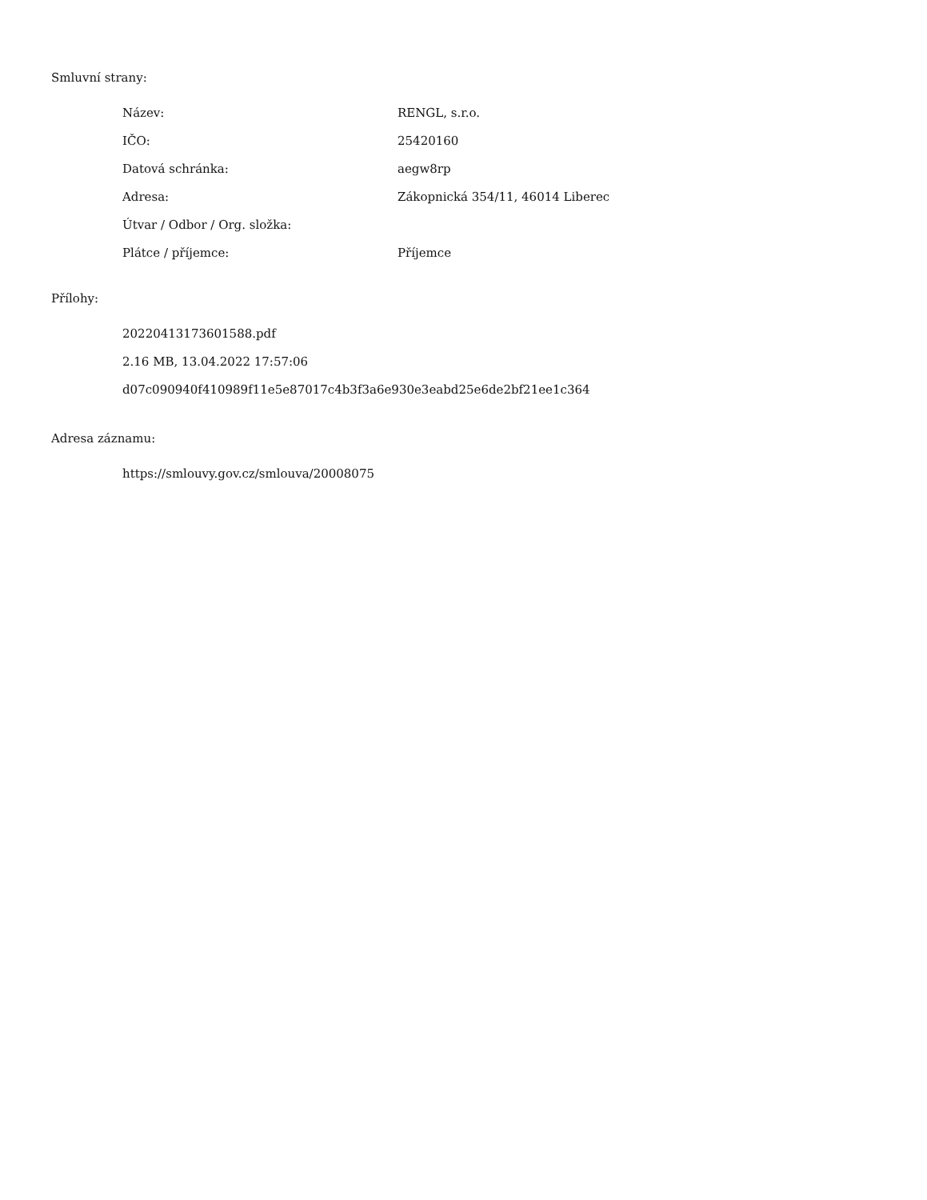Smluvní strany:
| Název: | RENGL, s.r.o. |
| IČO: | 25420160 |
| Datová schránka: | aegw8rp |
| Adresa: | Zákopnická 354/11, 46014 Liberec |
| Útvar / Odbor / Org. složka: | |
| Plátce / příjemce: | Příjemce |
Přílohy:
20220413173601588.pdf
2.16 MB, 13.04.2022 17:57:06
d07c090940f410989f11e5e87017c4b3f3a6e930e3eabd25e6de2bf21ee1c364
Adresa záznamu:
https://smlouvy.gov.cz/smlouva/20008075